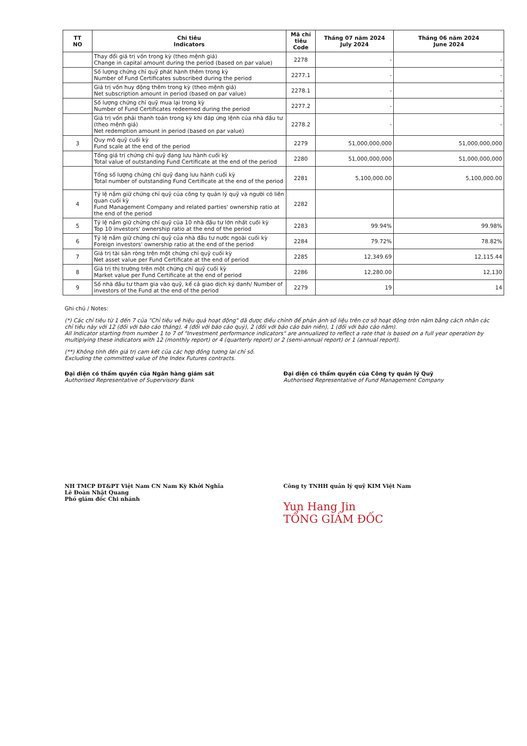| TT NO | Chi tiêu Indicators | Mã chỉ tiêu Code | Tháng 07 năm 2024 July 2024 | Tháng 06 năm 2024 June 2024 |
| --- | --- | --- | --- | --- |
| | Thay đổi giá trị vốn trong kỳ (theo mệnh giá) Change in capital amount during the period (based on par value) | 2278 | - | - |
| | Số lượng chứng chỉ quỹ phát hành thêm trong kỳ Number of Fund Certificates subscribed during the period | 2277.1 | - | - |
| | Giá trị vốn huy động thêm trong kỳ (theo mệnh giá) Net subscription amount in period (based on par value) | 2278.1 | - | - |
| | Số lượng chứng chỉ quỹ mua lại trong kỳ Number of Fund Certificates redeemed during the period | 2277.2 | - | - |
| | Giá trị vốn phải thanh toán trong kỳ khi đáp ứng lệnh của nhà đầu tư (theo mệnh giá) Net redemption amount in period (based on par value) | 2278.2 | - | - |
| 3 | Quy mô quỹ cuối kỳ Fund scale at the end of the period | 2279 | 51,000,000,000 | 51,000,000,000 |
| | Tổng giá trị chứng chỉ quỹ đang lưu hành cuối kỳ Total value of outstanding Fund Certificate at the end of the period | 2280 | 51,000,000,000 | 51,000,000,000 |
| | Tổng số lượng chứng chỉ quỹ đang lưu hành cuối kỳ Total number of outstanding Fund Certificate at the end of the period | 2281 | 5,100,000.00 | 5,100,000.00 |
| 4 | Tỷ lệ nắm giữ chứng chỉ quỹ của công ty quản lý quỹ và người có liên quan cuối kỳ Fund Management Company and related parties' ownership ratio at the end of the period | 2282 | | |
| 5 | Tỷ lệ nắm giữ chứng chỉ quỹ của 10 nhà đầu tư lớn nhất cuối kỳ Top 10 investors' ownership ratio at the end of the period | 2283 | 99.94% | 99.98% |
| 6 | Tỷ lệ nắm giữ chứng chỉ quỹ của nhà đầu tư nước ngoài cuối kỳ Foreign investors' ownership ratio at the end of the period | 2284 | 79.72% | 78.82% |
| 7 | Giá trị tài sản ròng trên một chứng chỉ quỹ cuối kỳ Net asset value per Fund Certificate at the end of period | 2285 | 12,349.69 | 12,115.44 |
| 8 | Giá trị thị trường trên một chứng chỉ quỹ cuối kỳ Market value per Fund Certificate at the end of period | 2286 | 12,280.00 | 12,130 |
| 9 | Số nhà đầu tư tham gia vào quỹ, kể cả giao dịch ký danh/ Number of investors of the Fund at the end of the period | 2279 | 19 | 14 |
Ghi chú / Notes:
(*) Các chỉ tiêu từ 1 đến 7 của "Chỉ tiêu về hiệu quả hoạt động" đã được điều chỉnh để phản ánh số liệu trên cơ sở hoạt động tròn năm bằng cách nhân các chỉ tiêu này với 12 (đối với báo cáo tháng), 4 (đối với báo cáo quý), 2 (đối với báo cáo bán niên), 1 (đối với báo cáo năm).
All Indicator starting from number 1 to 7 of "Investment performance indicators" are annualized to reflect a rate that is based on a full year operation by multiplying these indicators with 12 (monthly report) or 4 (quarterly report) or 2 (semi-annual report) or 1 (annual report).
(**) Không tính đến giá trị cam kết của các hợp đồng tương lai chỉ số.
Excluding the committed value of the Index Futures contracts.
Đại diện có thẩm quyền của Ngân hàng giám sát
Authorised Representative of Supervisory Bank
NH TMCP ĐT&PT Việt Nam CN Nam Kỳ Khởi Nghĩa
Lê Đoàn Nhật Quang
Phó giám đốc Chi nhánh
Đại diện có thẩm quyền của Công ty quản lý Quỹ
Authorised Representative of Fund Management Company
Công ty TNHH quản lý quỹ KIM Việt Nam
Yun Hang Jin
TỔNG GIÁM ĐỐC